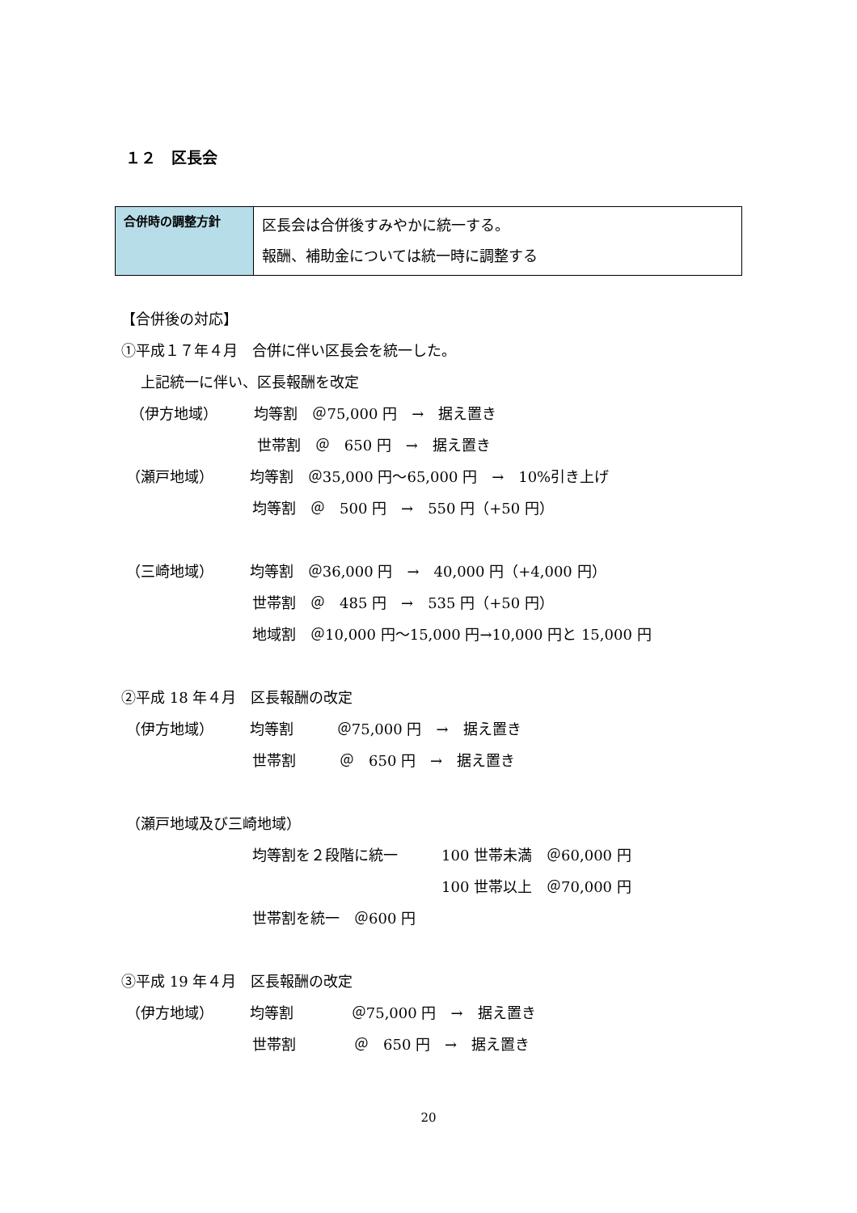１２　区長会
| 合併時の調整方針 | 区長会は合併後すみやかに統一する。 報酬、補助金については統一時に調整する |
【合併後の対応】
①平成１７年４月　合併に伴い区長会を統一した。
　 上記統一に伴い、区長報酬を改定
（伊方地域）　　　均等割　＠75,000 円　→　据え置き
　　　　　　　　　 世帯割　＠　650 円　→　据え置き
（瀬戸地域）　　　均等割　＠35,000 円～65,000 円　→　10%引き上げ
　　　　　　　　　均等割　＠　500 円　→　550 円（+50 円）
（三崎地域）　　　均等割　＠36,000 円　→　40,000 円（+4,000 円）
　　　　　　　　　世帯割　＠　485 円　→　535 円（+50 円）
　　　　　　　　　地域割　＠10,000 円～15,000 円→10,000 円と 15,000 円
②平成 18 年４月　区長報酬の改定
（伊方地域）　　　均等割　　　＠75,000 円　→　据え置き
　　　　　　　　　世帯割　　　＠　650 円　→　据え置き
（瀬戸地域及び三崎地域）
　　　　　　　　　均等割を２段階に統一　　　100 世帯未満　＠60,000 円
　　　　　　　　　　　　　　　　　　　　　　100 世帯以上　＠70,000 円
　　　　　　　　　世帯割を統一　＠600 円
③平成 19 年４月　区長報酬の改定
（伊方地域）　　　均等割　　　　＠75,000 円　→　据え置き
　　　　　　　　　世帯割　　　　＠　650 円　→　据え置き
20